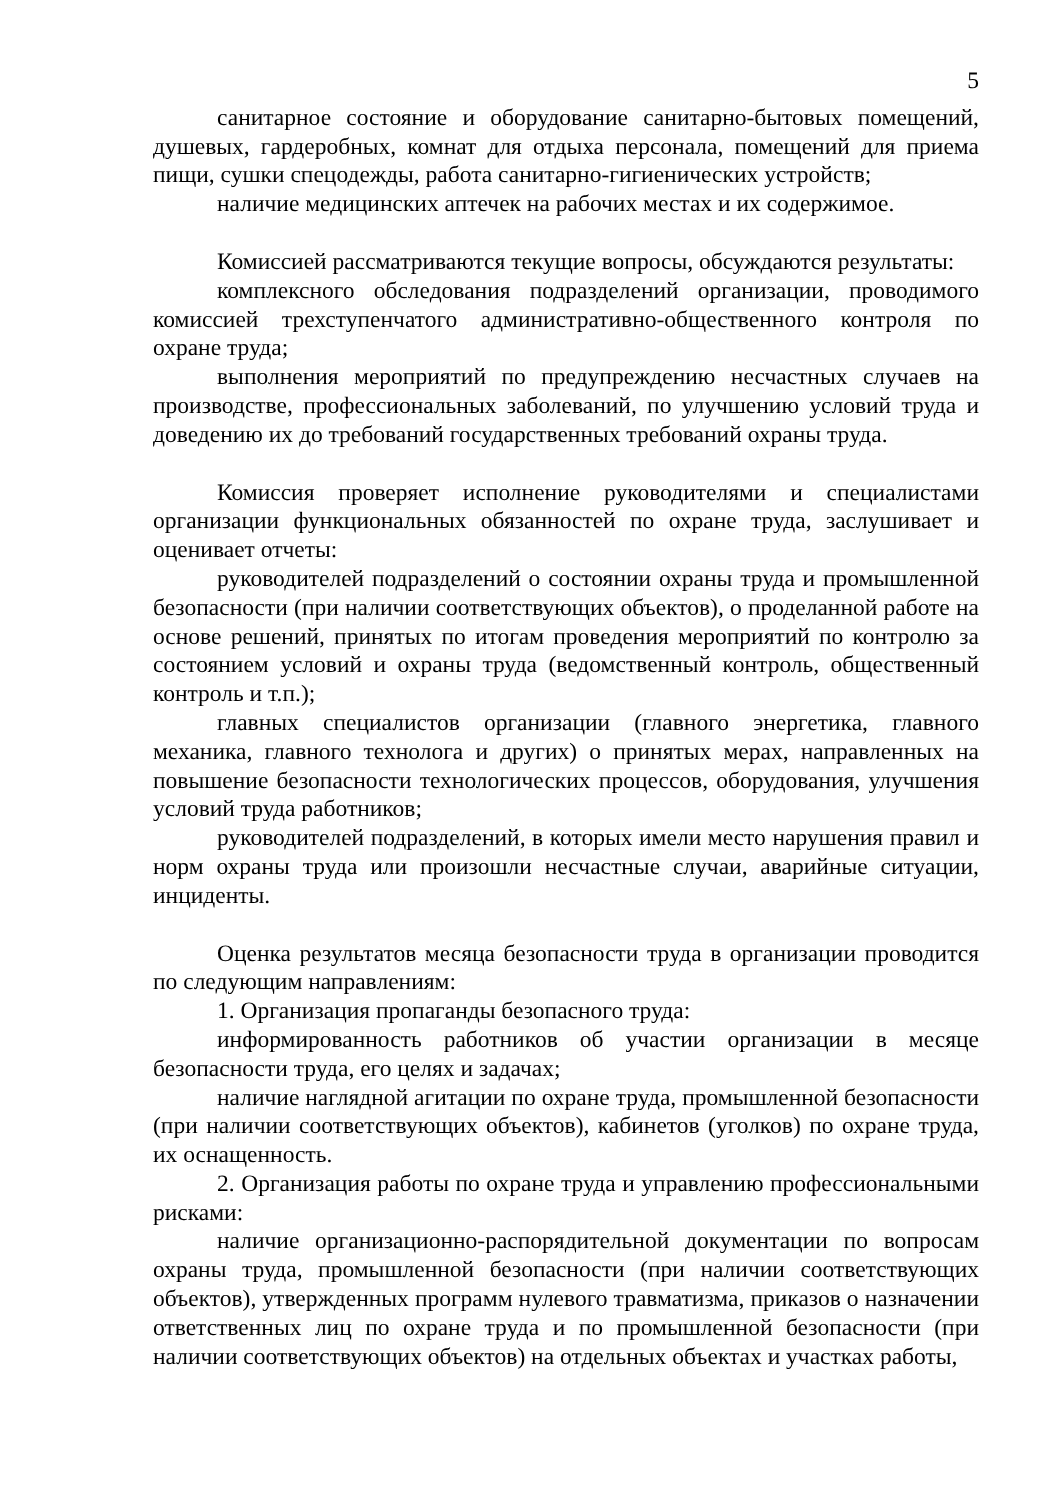5
санитарное состояние и оборудование санитарно-бытовых помещений, душевых, гардеробных, комнат для отдыха персонала, помещений для приема пищи, сушки спецодежды, работа санитарно-гигиенических устройств;
наличие медицинских аптечек на рабочих местах и их содержимое.
Комиссией рассматриваются текущие вопросы, обсуждаются результаты:
комплексного обследования подразделений организации, проводимого комиссией трехступенчатого административно-общественного контроля по охране труда;
выполнения мероприятий по предупреждению несчастных случаев на производстве, профессиональных заболеваний, по улучшению условий труда и доведению их до требований государственных требований охраны труда.
Комиссия проверяет исполнение руководителями и специалистами организации функциональных обязанностей по охране труда, заслушивает и оценивает отчеты:
руководителей подразделений о состоянии охраны труда и промышленной безопасности (при наличии соответствующих объектов), о проделанной работе на основе решений, принятых по итогам проведения мероприятий по контролю за состоянием условий и охраны труда (ведомственный контроль, общественный контроль и т.п.);
главных специалистов организации (главного энергетика, главного механика, главного технолога и других) о принятых мерах, направленных на повышение безопасности технологических процессов, оборудования, улучшения условий труда работников;
руководителей подразделений, в которых имели место нарушения правил и норм охраны труда или произошли несчастные случаи, аварийные ситуации, инциденты.
Оценка результатов месяца безопасности труда в организации проводится по следующим направлениям:
1. Организация пропаганды безопасного труда:
информированность работников об участии организации в месяце безопасности труда, его целях и задачах;
наличие наглядной агитации по охране труда, промышленной безопасности (при наличии соответствующих объектов), кабинетов (уголков) по охране труда, их оснащенность.
2. Организация работы по охране труда и управлению профессиональными рисками:
наличие организационно-распорядительной документации по вопросам охраны труда, промышленной безопасности (при наличии соответствующих объектов), утвержденных программ нулевого травматизма, приказов о назначении ответственных лиц по охране труда и по промышленной безопасности (при наличии соответствующих объектов) на отдельных объектах и участках работы,